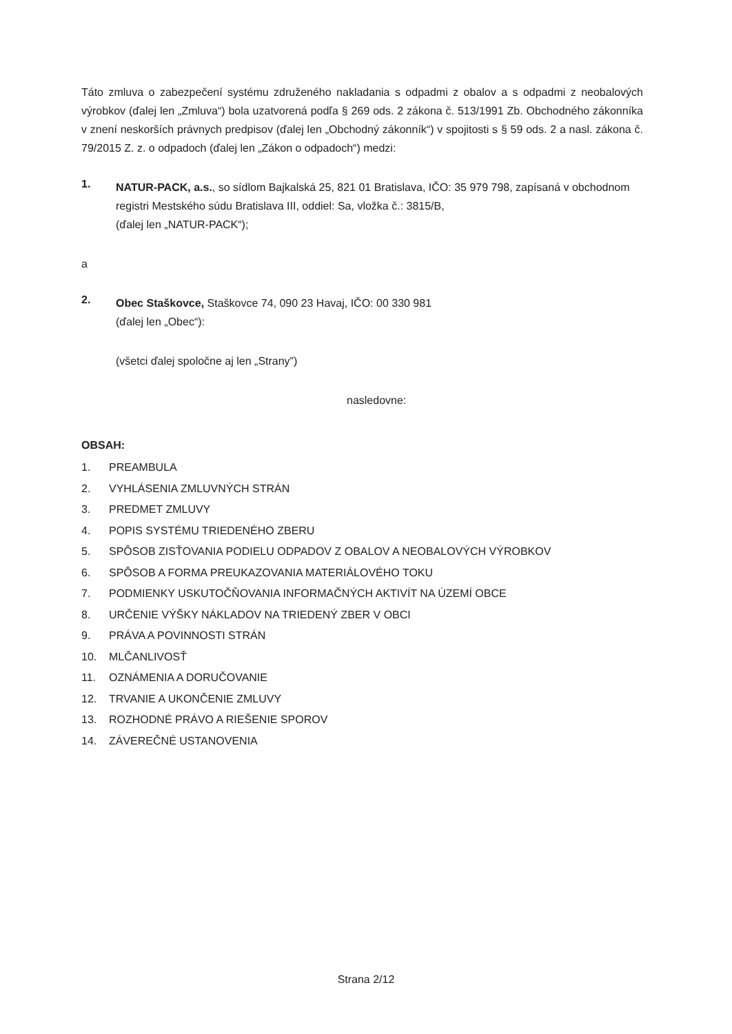Táto zmluva o zabezpečení systému združeného nakladania s odpadmi z obalov a s odpadmi z neobalových výrobkov (ďalej len „Zmluva“) bola uzatvorená podľa § 269 ods. 2 zákona č. 513/1991 Zb. Obchodného zákonníka v znení neskorších právnych predpisov (ďalej len „Obchodný zákonník“) v spojitosti s § 59 ods. 2 a nasl. zákona č. 79/2015 Z. z. o odpadoch (ďalej len „Zákon o odpadoch“) medzi:
1.
NATUR-PACK, a.s., so sídlom Bajkalská 25, 821 01 Bratislava, IČO: 35 979 798, zapísaná v obchodnom registri Mestského súdu Bratislava III, oddiel: Sa, vložka č.: 3815/B,
(ďalej len „NATUR-PACK“);
a
2.
Obec Staškovce, Staškovce 74, 090 23 Havaj, IČO: 00 330 981
(ďalej len „Obec“):
(všetci ďalej spoločne aj len „Strany”)
nasledovne:
OBSAH:
1. PREAMBULA
2. VYHLÁSENIA ZMLUVNÝCH STRÁN
3. PREDMET ZMLUVY
4. POPIS SYSTÉMU TRIEDENÉHO ZBERU
5. SPÔSOB ZISŤOVANIA PODIELU ODPADOV Z OBALOV A NEOBALOVÝCH VÝROBKOV
6. SPÔSOB A FORMA PREUKAZOVANIA MATERIÁLOVÉHO TOKU
7. PODMIENKY USKUTOČŇOVANIA INFORMAČNÝCH AKTIVÍT NA ÚZEMÍ OBCE
8. URČENIE VÝŠKY NÁKLADOV NA TRIEDENÝ ZBER V OBCI
9. PRÁVA A POVINNOSTI STRÁN
10. MLČANLIVOSŤ
11. OZNÁMENIA A DORUČOVANIE
12. TRVANIE A UKONČENIE ZMLUVY
13. ROZHODNÉ PRÁVO A RIEŠENIE SPOROV
14. ZÁVEREČNÉ USTANOVENIA
Strana 2/12